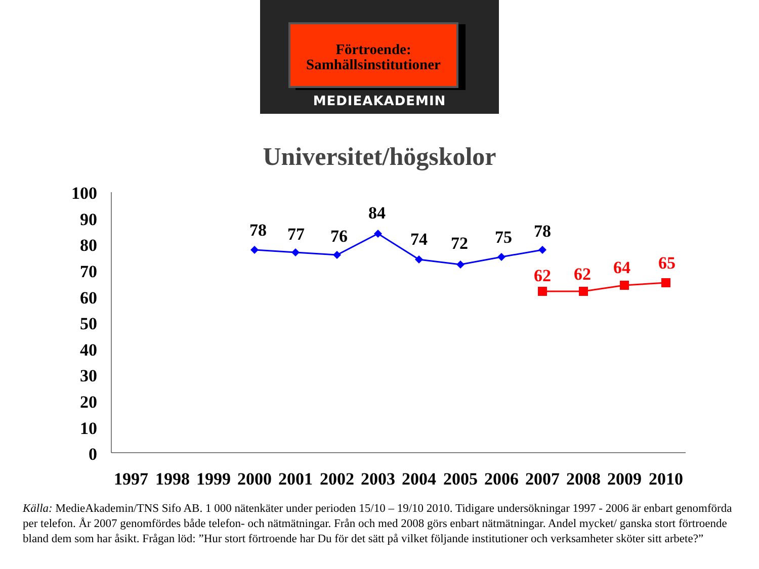Förtroende:
Samhällsinstitutioner
MEDIEAKADEMIN
Universitet/högskolor
100
90
80
70
60
50
40
30
20
10
0
78
77
76
84
74
72
75
78
62
62
64
65
1997
1998
1999
2000
2001
2002
2003
2004
2005
2006
2007
2008
2009
2010
Källa: MedieAkademin/TNS Sifo AB. 1 000 nätenkäter under perioden 15/10 – 19/10 2010. Tidigare undersökningar 1997 - 2006 är enbart genomförda per telefon. År 2007 genomfördes både telefon- och nätmätningar. Från och med 2008 görs enbart nätmätningar. Andel mycket/ ganska stort förtroende bland dem som har åsikt. Frågan löd: ”Hur stort förtroende har Du för det sätt på vilket följande institutioner och verksamheter sköter sitt arbete?”